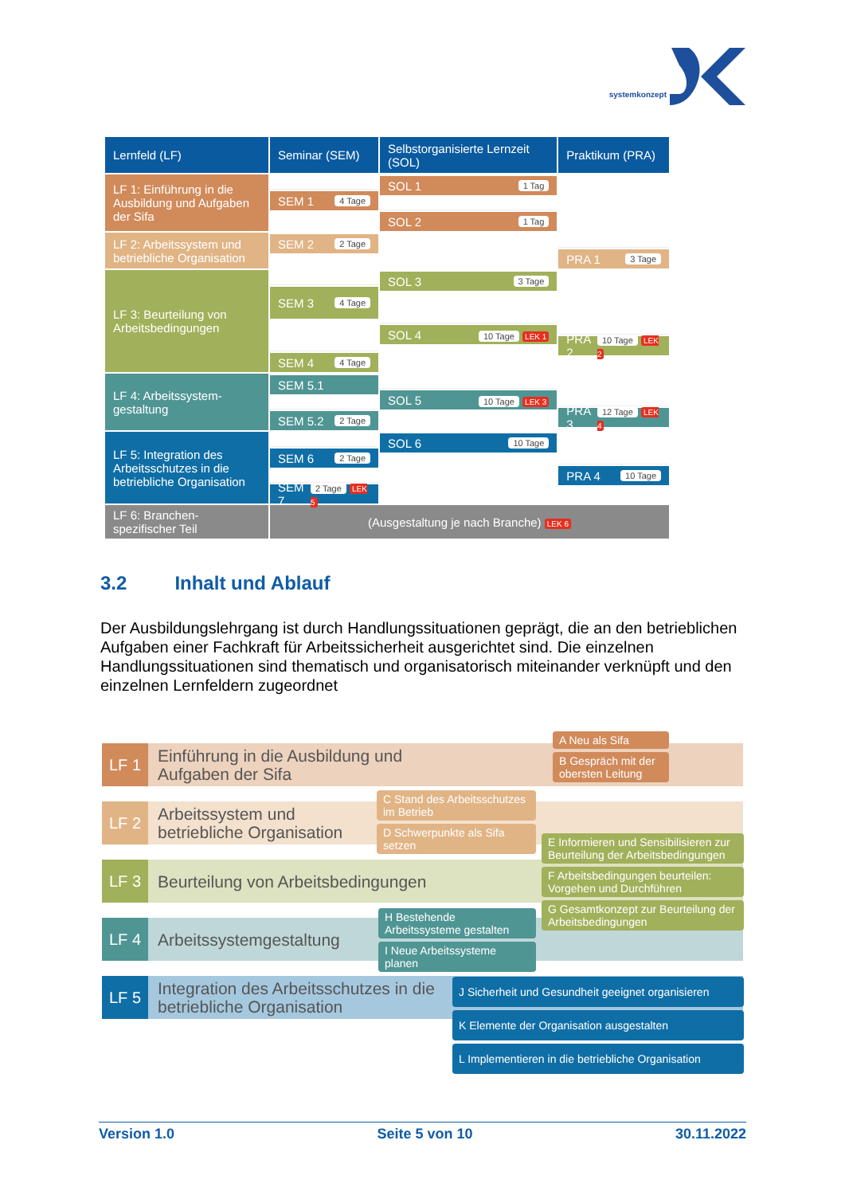systemkonzept
| Lernfeld (LF) | Seminar (SEM) | Selbstorganisierte Lernzeit (SOL) | Praktikum (PRA) |
| --- | --- | --- | --- |
| LF 1: Einführung in die Ausbildung und Aufgaben der Sifa | SEM 1 4 Tage | SOL 1 1 Tag SOL 2 1 Tag | |
| LF 2: Arbeitssystem und betriebliche Organisation | SEM 2 2 Tage | | PRA 1 3 Tage |
| LF 3: Beurteilung von Arbeitsbedingungen | SEM 3 4 Tage SEM 4 4 Tage | SOL 3 3 Tage SOL 4 10 Tage LEK 1 | PRA 2 10 Tage LEK 2 |
| LF 4: Arbeitssystem-gestaltung | SEM 5.1 SEM 5.2 2 Tage | SOL 5 10 Tage LEK 3 | PRA 3 12 Tage LEK 4 |
| LF 5: Integration des Arbeitsschutzes in die betriebliche Organisation | SEM 6 2 Tage SEM 7 2 Tage LEK 5 | SOL 6 10 Tage | PRA 4 10 Tage |
| LF 6: Branchen-spezifischer Teil | (Ausgestaltung je nach Branche) LEK 6 | | |
3.2 Inhalt und Ablauf
Der Ausbildungslehrgang ist durch Handlungssituationen geprägt, die an den betrieblichen Aufgaben einer Fachkraft für Arbeitssicherheit ausgerichtet sind. Die einzelnen Handlungssituationen sind thematisch und organisatorisch miteinander verknüpft und den einzelnen Lernfeldern zugeordnet
LF 1
Einführung in die Ausbildung und
Aufgaben der Sifa
LF 2
Arbeitssystem und
betriebliche Organisation
LF 3
Beurteilung von Arbeitsbedingungen
LF 4
Arbeitssystemgestaltung
LF 5
Integration des Arbeitsschutzes in die
betriebliche Organisation
A Neu als Sifa
B Gespräch mit der obersten Leitung
C Stand des Arbeitsschutzes im Betrieb
D Schwerpunkte als Sifa setzen
E Informieren und Sensibilisieren zur Beurteilung der Arbeitsbedingungen
F Arbeitsbedingungen beurteilen: Vorgehen und Durchführen
G Gesamtkonzept zur Beurteilung der Arbeitsbedingungen
H Bestehende Arbeitssysteme gestalten
I Neue Arbeitssysteme planen
J Sicherheit und Gesundheit geeignet organisieren
K Elemente der Organisation ausgestalten
L Implementieren in die betriebliche Organisation
Version 1.0 Seite 5 von 10 30.11.2022